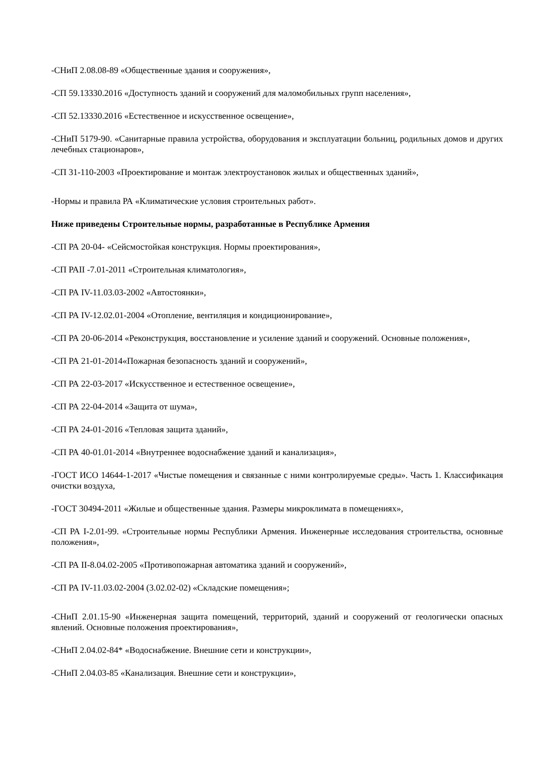-СНиП 2.08.08-89 «Общественные здания и сооружения»,
-СП 59.13330.2016 «Доступность зданий и сооружений для маломобильных групп населения»,
-СП 52.13330.2016 «Естественное и искусственное освещение»,
-СНиП 5179-90. «Санитарные правила устройства, оборудования и эксплуатации больниц, родильных домов и других лечебных стационаров»,
-СП 31-110-2003 «Проектирование и монтаж электроустановок жилых и общественных зданий»,
-Нормы и правила РА «Климатические условия строительных работ».
Ниже приведены Строительные нормы, разработанные в Республике Армения
-СП РА 20-04- «Сейсмостойкая конструкция. Нормы проектирования»,
-СП РАII -7.01-2011 «Строительная климатология»,
-СП РА IV-11.03.03-2002 «Автостоянки»,
-СП РА IV-12.02.01-2004 «Отопление, вентиляция и кондиционирование»,
-СП РА 20-06-2014 «Реконструкция, восстановление и усиление зданий и сооружений. Основные положения»,
-СП РА 21-01-2014«Пожарная безопасность зданий и сооружений»,
-СП РА 22-03-2017 «Искусственное и естественное освещение»,
-СП РА 22-04-2014 «Защита от шума»,
-СП РА 24-01-2016 «Тепловая защита зданий»,
-СП РА 40-01.01-2014 «Внутреннее водоснабжение зданий и канализация»,
-ГОСТ ИСО 14644-1-2017 «Чистые помещения и связанные с ними контролируемые среды». Часть 1. Классификация очистки воздуха,
-ГОСТ 30494-2011 «Жилые и общественные здания. Размеры микроклимата в помещениях»,
-СП РА I-2.01-99. «Строительные нормы Республики Армения. Инженерные исследования строительства, основные положения»,
-СП РА II-8.04.02-2005 «Противопожарная автоматика зданий и сооружений»,
-СП РА IV-11.03.02-2004 (3.02.02-02) «Складские помещения»;
-СНиП 2.01.15-90 «Инженерная защита помещений, территорий, зданий и сооружений от геологически опасных явлений. Основные положения проектирования»,
-СНиП 2.04.02-84* «Водоснабжение. Внешние сети и конструкции»,
-СНиП 2.04.03-85 «Канализация. Внешние сети и конструкции»,